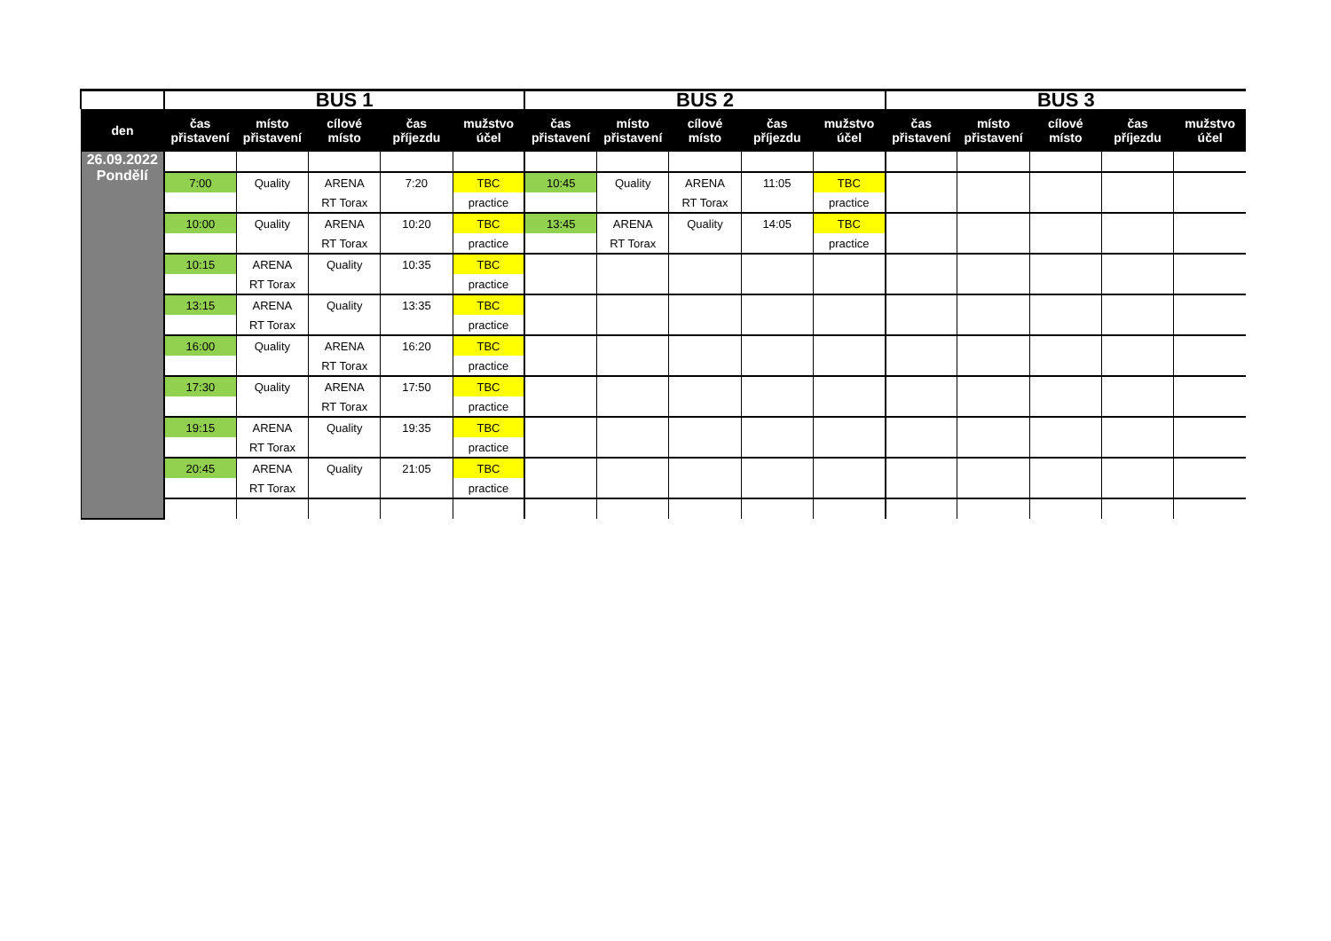| | BUS 1 | | | | | BUS 2 | | | | | BUS 3 | | | | |
| --- | --- | --- | --- | --- | --- | --- | --- | --- | --- | --- | --- | --- | --- | --- | --- |
| den | čas přistavení | místo přistavení | cílové místo | čas příjezdu | mužstvo účel | čas přistavení | místo přistavení | cílové místo | čas příjezdu | mužstvo účel | čas přistavení | místo přistavení | cílové místo | čas příjezdu | mužstvo účel |
| 26.09.2022 Pondělí | | | | | | | | | | | | | | | |
| | 7:00 | Quality | ARENA | 7:20 | TBC | 10:45 | Quality | ARENA | 11:05 | TBC | | | | | |
| | | | RT Torax | | practice | | | RT Torax | | practice | | | | | |
| | 10:00 | Quality | ARENA | 10:20 | TBC | 13:45 | ARENA | Quality | 14:05 | TBC | | | | | |
| | | | RT Torax | | practice | | RT Torax | | | practice | | | | | |
| | 10:15 | ARENA | Quality | 10:35 | TBC | | | | | | | | | | |
| | | RT Torax | | | practice | | | | | | | | | | |
| | 13:15 | ARENA | Quality | 13:35 | TBC | | | | | | | | | | |
| | | RT Torax | | | practice | | | | | | | | | | |
| | 16:00 | Quality | ARENA | 16:20 | TBC | | | | | | | | | | |
| | | | RT Torax | | practice | | | | | | | | | | |
| | 17:30 | Quality | ARENA | 17:50 | TBC | | | | | | | | | | |
| | | | RT Torax | | practice | | | | | | | | | | |
| | 19:15 | ARENA | Quality | 19:35 | TBC | | | | | | | | | | |
| | | RT Torax | | | practice | | | | | | | | | | |
| | 20:45 | ARENA | Quality | 21:05 | TBC | | | | | | | | | | |
| | | RT Torax | | | practice | | | | | | | | | | |